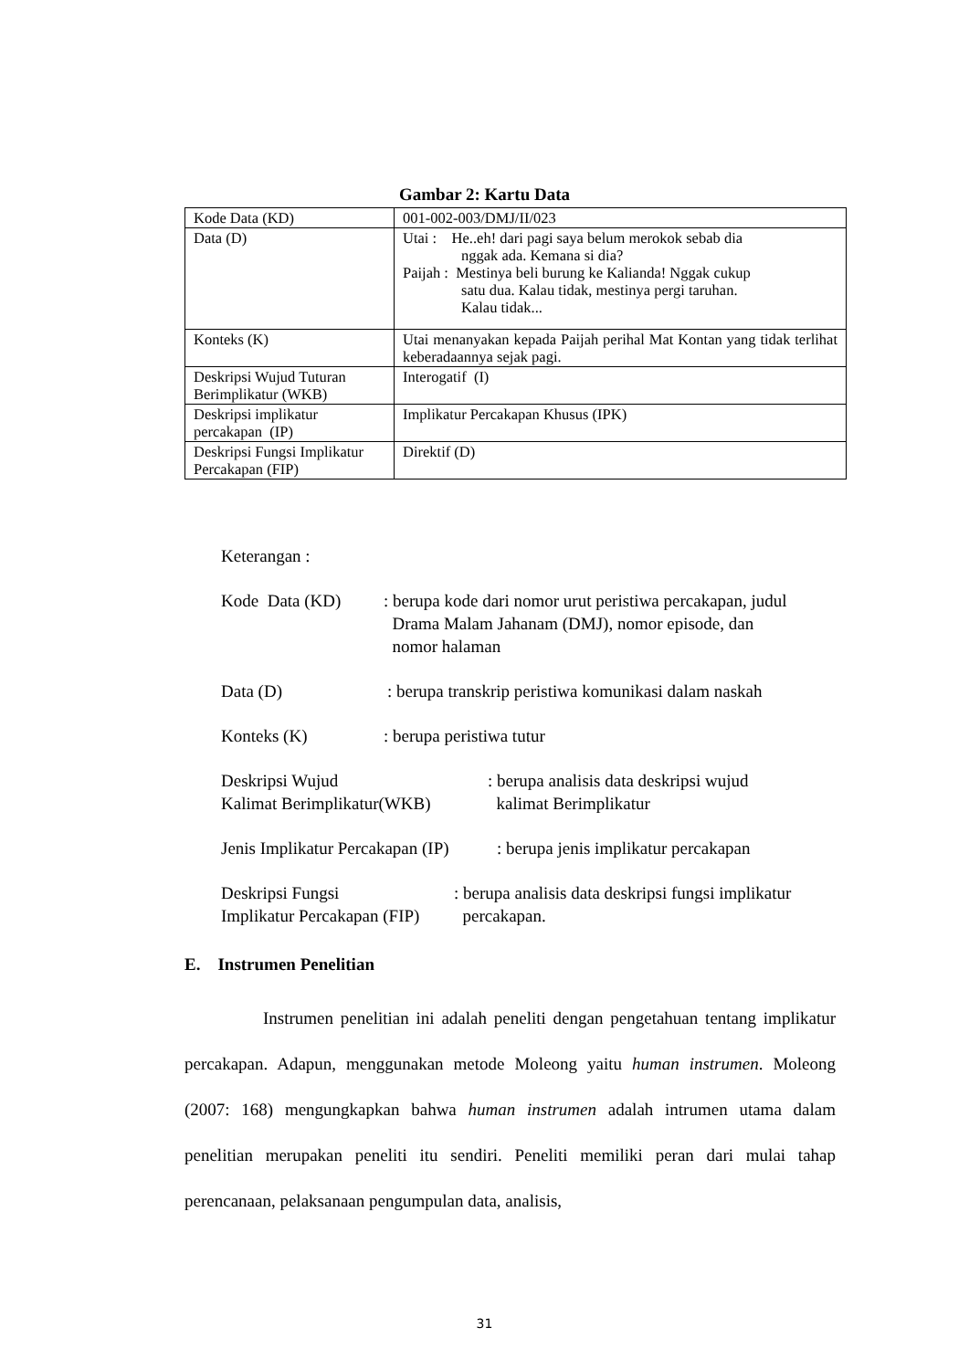Gambar 2: Kartu Data
| Kode Data (KD) | 001-002-003/DMJ/II/023 |
| Data (D) | Utai : He..eh! dari pagi saya belum merokok sebab dia nggak ada. Kemana si dia? Paijah : Mestinya beli burung ke Kalianda! Nggak cukup satu dua. Kalau tidak, mestinya pergi taruhan. Kalau tidak... |
| Konteks (K) | Utai menanyakan kepada Paijah perihal Mat Kontan yang tidak terlihat keberadaannya sejak pagi. |
| Deskripsi Wujud Tuturan Berimplikatur (WKB) | Interogatif (I) |
| Deskripsi implikatur percakapan (IP) | Implikatur Percakapan Khusus (IPK) |
| Deskripsi Fungsi Implikatur Percakapan (FIP) | Direktif (D) |
Keterangan :
Kode Data (KD) : berupa kode dari nomor urut peristiwa percakapan, judul
Drama Malam Jahanam (DMJ), nomor episode, dan
nomor halaman
Data (D) : berupa transkrip peristiwa komunikasi dalam naskah
Konteks (K) : berupa peristiwa tutur
Deskripsi Wujud
Kalimat Berimplikatur(WKB)
: berupa analisis data deskripsi wujud
kalimat Berimplikatur
Jenis Implikatur Percakapan (IP)
: berupa jenis implikatur percakapan
Deskripsi Fungsi
Implikatur Percakapan (FIP)
: berupa analisis data deskripsi fungsi implikatur
percakapan.
E. Instrumen Penelitian
Instrumen penelitian ini adalah peneliti dengan pengetahuan tentang implikatur percakapan. Adapun, menggunakan metode Moleong yaitu human instrumen. Moleong (2007: 168) mengungkapkan bahwa human instrumen adalah intrumen utama dalam penelitian merupakan peneliti itu sendiri. Peneliti memiliki peran dari mulai tahap perencanaan, pelaksanaan pengumpulan data, analisis,
31